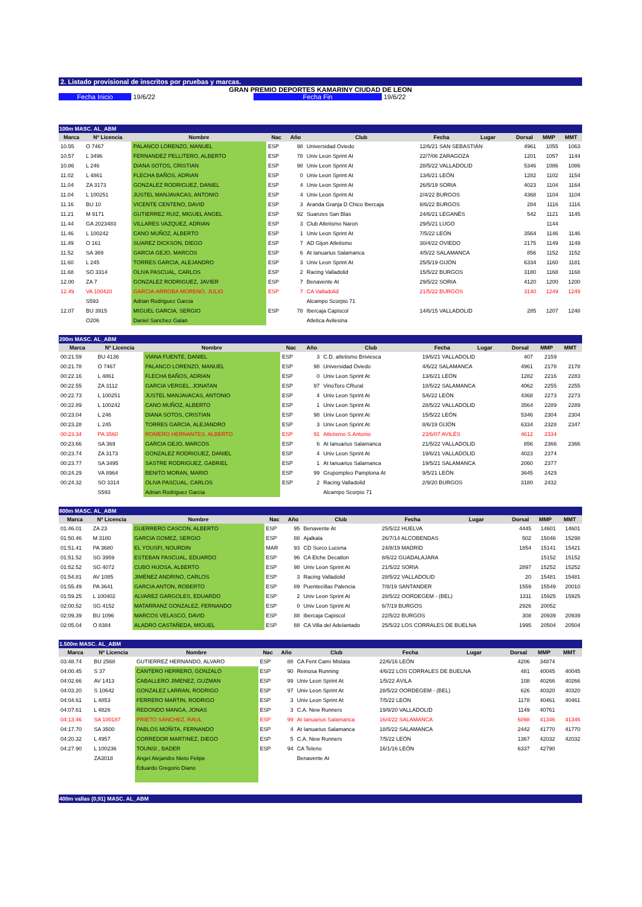2. Listado provisional de inscritos por pruebas y marcas.
GRAN PREMIO DEPORTES KAMARINY CIUDAD DE LEON
Fecha Inicio 19/6/22 Fecha Fin 19/6/22
100m MASC. AL_ABM
| Marca | Nº Licencia | Nombre | Nac | Año | Club | Fecha | Lugar | Dorsal | MMP | MMT |
| --- | --- | --- | --- | --- | --- | --- | --- | --- | --- | --- |
| 10.55 | O 7467 | PALANCO LORENZO, MANUEL | ESP | 98 | Universidad Oviedo | 12/6/21 SAN SEBASTIÁN | | 4961 | 1055 | 1063 |
| 10.57 | L 3496 | FERNANDEZ PELLITERO, ALBERTO | ESP | 78 | Univ Leon Sprint At | 22/7/06 ZARAGOZA | | 1201 | 1057 | 1144 |
| 10.86 | L 246 | DIANA SOTOS, CRISTIAN | ESP | 98 | Univ Leon Sprint At | 28/5/22 VALLADOLID | | 5346 | 1086 | 1086 |
| 11.02 | L 4861 | FLECHA BAÑOS, ADRIAN | ESP | 0 | Univ Leon Sprint At | 13/6/21 LEÓN | | 1282 | 1102 | 1154 |
| 11.04 | ZA 3173 | GONZALEZ RODRIGUEZ, DANIEL | ESP | 4 | Univ Leon Sprint At | 26/5/19 SORIA | | 4023 | 1104 | 1164 |
| 11.04 | L 100251 | JUSTEL MANJAVACAS, ANTONIO | ESP | 4 | Univ Leon Sprint At | 2/4/22 BURGOS | | 4368 | 1104 | 1104 |
| 11.16 | BU 10 | VICENTE CENTENO, DAVID | ESP | 3 | Aranda Granja D Chico Ibercaja | 8/6/22 BURGOS | | 284 | 1116 | 1116 |
| 11.21 | M 9171 | GUTIERREZ RUIZ, MIGUEL ANGEL | ESP | 92 | Suanzes San Blas | 24/6/21 LEGANÉS | | 542 | 1121 | 1145 |
| 11.44 | GA 2023483 | VILLARES VAZQUEZ, ADRIAN | ESP | 3 | Club Atletismo Naron | 29/5/21 LUGO | | | 1144 | |
| 11.46 | L 100242 | CANO MUÑOZ, ALBERTO | ESP | 1 | Univ Leon Sprint At | 7/5/22 LEÓN | | 3564 | 1146 | 1146 |
| 11.49 | O 161 | SUAREZ DICKSON, DIEGO | ESP | 7 | AD Gijon Atletismo | 30/4/22 OVIEDO | | 2175 | 1149 | 1149 |
| 11.52 | SA 369 | GARCIA GEJO, MARCOS | ESP | 6 | At Ianuarius Salamanca | 4/5/22 SALAMANCA | | 856 | 1152 | 1152 |
| 11.60 | L 245 | TORRES GARCIA, ALEJANDRO | ESP | 3 | Univ Leon Sprint At | 25/5/19 GIJÓN | | 6334 | 1160 | 1181 |
| 11.68 | SO 3314 | OLIVA PASCUAL, CARLOS | ESP | 2 | Racing Valladolid | 15/5/22 BURGOS | | 3180 | 1168 | 1168 |
| 12.00 | ZA 7 | GONZALEZ RODRIGUEZ, JAVIER | ESP | 7 | Benavente At | 29/5/22 SORIA | | 4120 | 1200 | 1200 |
| 12.49 | VA 100420 | GARCIA-ARROBA MORENO, JULIO | ESP | 7 | CA Valladolid | 21/5/22 BURGOS | | 3140 | 1249 | 1249 |
| | S593 | Adrian Rodriguez Garcia | | | Alcampo Scorpio 71 | | | | | |
| 12.07 | BU 3915 | MIGUEL GARCIA, SERGIO | ESP | 78 | Ibercaja Capiscol | 14/6/15 VALLADOLID | | 285 | 1207 | 1248 |
| | O206 | Daniel Sanchez Galan | | | Atletica Avilesina | | | | | |
200m MASC. AL_ABM
| Marca | Nº Licencia | Nombre | Nac | Año | Club | Fecha | Lugar | Dorsal | MMP | MMT |
| --- | --- | --- | --- | --- | --- | --- | --- | --- | --- | --- |
| 00:21.59 | BU 4136 | VIANA FUENTE, DANIEL | ESP | 3 | C.D. atletismo Briviesca | 19/6/21 VALLADOLID | | 407 | 2159 | |
| 00:21.78 | O 7467 | PALANCO LORENZO, MANUEL | ESP | 98 | Universidad Oviedo | 4/6/22 SALAMANCA | | 4961 | 2178 | 2178 |
| 00:22.16 | L 4861 | FLECHA BAÑOS, ADRIAN | ESP | 0 | Univ Leon Sprint At | 13/6/21 LEÓN | | 1282 | 2216 | 2283 |
| 00:22.55 | ZA 3112 | GARCIA VERGEL, JONATAN | ESP | 97 | VinoToro CRural | 18/5/22 SALAMANCA | | 4062 | 2255 | 2255 |
| 00:22.73 | L 100251 | JUSTEL MANJAVACAS, ANTONIO | ESP | 4 | Univ Leon Sprint At | 5/6/22 LEÓN | | 4368 | 2273 | 2273 |
| 00:22.89 | L 100242 | CANO MUÑOZ, ALBERTO | ESP | 1 | Univ Leon Sprint At | 28/5/22 VALLADOLID | | 3564 | 2289 | 2289 |
| 00:23.04 | L 246 | DIANA SOTOS, CRISTIAN | ESP | 98 | Univ Leon Sprint At | 15/5/22 LEÓN | | 5346 | 2304 | 2304 |
| 00:23.28 | L 245 | TORRES GARCIA, ALEJANDRO | ESP | 3 | Univ Leon Sprint At | 8/6/19 GIJÓN | | 6334 | 2328 | 2347 |
| 00:23.34 | PA 3560 | ROMERO HERNANTES, ALBERTO | ESP | 91 | Atletismo S.Antonio | 23/6/07 AVILÉS | | 4612 | 2334 | |
| 00:23.66 | SA 369 | GARCIA GEJO, MARCOS | ESP | 6 | At Ianuarius Salamanca | 21/5/22 VALLADOLID | | 856 | 2366 | 2366 |
| 00:23.74 | ZA 3173 | GONZALEZ RODRIGUEZ, DANIEL | ESP | 4 | Univ Leon Sprint At | 19/6/21 VALLADOLID | | 4023 | 2374 | |
| 00:23.77 | SA 3495 | SASTRE RODRIGUEZ, GABRIEL | ESP | 1 | At Ianuarius Salamanca | 19/5/21 SALAMANCA | | 2060 | 2377 | |
| 00:24.29 | VA 8964 | BENITO MORAN, MARIO | ESP | 99 | Grupompleo Pamplona At | 9/5/21 LEÓN | | 3645 | 2429 | |
| 00:24.32 | SO 3314 | OLIVA PASCUAL, CARLOS | ESP | 2 | Racing Valladolid | 2/9/20 BURGOS | | 3180 | 2432 | |
| | S593 | Adrian Rodriguez Garcia | | | Alcampo Scorpio 71 | | | | | |
800m MASC. AL_ABM
| Marca | Nº Licencia | Nombre | Nac | Año | Club | Fecha | Lugar | Dorsal | MMP | MMT |
| --- | --- | --- | --- | --- | --- | --- | --- | --- | --- | --- |
| 01:46.01 | ZA 23 | GUERRERO CASCON, ALBERTO | ESP | 95 | Benavente At | 25/5/22 HUELVA | | 4445 | 14601 | 14601 |
| 01:50.46 | M 3180 | GARCIA GOMEZ, SERGIO | ESP | 88 | Ajalkala | 26/7/14 ALCOBENDAS | | 502 | 15046 | 15298 |
| 01:51.41 | PA 3680 | EL YOUSFI, NOURDIN | MAR | 93 | CD Surco Lucena | 24/8/19 MADRID | | 1854 | 15141 | 15421 |
| 01:51.52 | SG 3959 | ESTEBAN PASCUAL, EDUARDO | ESP | 96 | CA Elche Decatlon | 8/6/22 GUADALAJARA | | | 15152 | 15152 |
| 01:52.52 | SG 4072 | CUBO HIJOSA, ALBERTO | ESP | 98 | Univ Leon Sprint At | 21/5/22 SORIA | | 2897 | 15252 | 15252 |
| 01:54.81 | AV 1085 | JIMÉNEZ ANDRINO, CARLOS | ESP | 3 | Racing Valladolid | 28/5/22 VALLADOLID | | 20 | 15481 | 15481 |
| 01:55.49 | PA 3641 | GARCIA ANTON, ROBERTO | ESP | 89 | Puentecillas Palencia | 7/8/19 SANTANDER | | 1559 | 15549 | 20010 |
| 01:59.25 | L 100402 | ALVAREZ GARGOLES, EDUARDO | ESP | 2 | Univ Leon Sprint At | 28/5/22 OORDEGEM - (BEL) | | 1311 | 15925 | 15925 |
| 02:00.52 | SG 4152 | MATARRANZ GONZALEZ, FERNANDO | ESP | 0 | Univ Leon Sprint At | 6/7/19 BURGOS | | 2926 | 20052 | |
| 02:09.39 | BU 1096 | MARCOS VELASCO, DAVID | ESP | 88 | Ibercaja Capiscol | 22/5/22 BURGOS | | 308 | 20939 | 20939 |
| 02:05.04 | O 8384 | ALADRO CASTAÑEDA, MIGUEL | ESP | 88 | CA Villa del Adelantado | 25/5/22 LOS CORRALES DE BUELNA | | 1995 | 20504 | 20504 |
1.500m MASC. AL_ABM
| Marca | Nº Licencia | Nombre | Nac | Año | Club | Fecha | Lugar | Dorsal | MMP | MMT |
| --- | --- | --- | --- | --- | --- | --- | --- | --- | --- | --- |
| 03:48.74 | BU 2568 | GUTIERREZ HERNANDO, ALVARO | ESP | 88 | CA Fent Camí Mislata | 22/6/16 LEÓN | | 4206 | 34874 | |
| 04:00.45 | S 37 | CANTERO HERRERO, GONZALO | ESP | 90 | Reinosa Running | 4/6/22 LOS CORRALES DE BUELNA | | 481 | 40045 | 40045 |
| 04:02.66 | AV 1413 | CABALLERO JIMENEZ, GUZMAN | ESP | 99 | Univ Leon Sprint At | 1/5/22 ÁVILA | | 108 | 40266 | 40266 |
| 04:03.20 | S 10642 | GONZALEZ LARRAN, RODRIGO | ESP | 97 | Univ Leon Sprint At | 28/5/22 OORDEGEM - (BEL) | | 626 | 40320 | 40320 |
| 04:04.61 | L 4853 | FERRERO MARTIN, RODRIGO | ESP | 3 | Univ Leon Sprint At | 7/5/22 LEÓN | | 1178 | 40461 | 40461 |
| 04:07.61 | L 4826 | REDONDO MANGA, JONAS | ESP | 3 | C.A. New Runners | 19/9/20 VALLADOLID | | 1149 | 40761 | |
| 04:13.46 | SA 100187 | PRIETO SANCHEZ, RAUL | ESP | 99 | At Ianuarius Salamanca | 16/4/22 SALAMANCA | | 6098 | 41346 | 41346 |
| 04:17.70 | SA 3500 | PABLOS MOÑITA, FERNANDO | ESP | 4 | At Ianuarius Salamanca | 18/5/22 SALAMANCA | | 2442 | 41770 | 41770 |
| 04:20.32 | L 4957 | CORREDOR MARTINEZ, DIEGO | ESP | 5 | C.A. New Runners | 7/5/22 LEÓN | | 1367 | 42032 | 42032 |
| 04:27.90 | L 100236 | TOUNSI , BADER | ESP | 94 | CA Teleno | 16/1/16 LEÓN | | 6337 | 42790 | |
| | ZA3018 | Angel Alejandro Nieto Felipe | | | Benavente At | | | | | |
| | | Eduardo Gregorio Diano | | | | | | | | |
400m vallas (0,91) MASC. AL_ABM